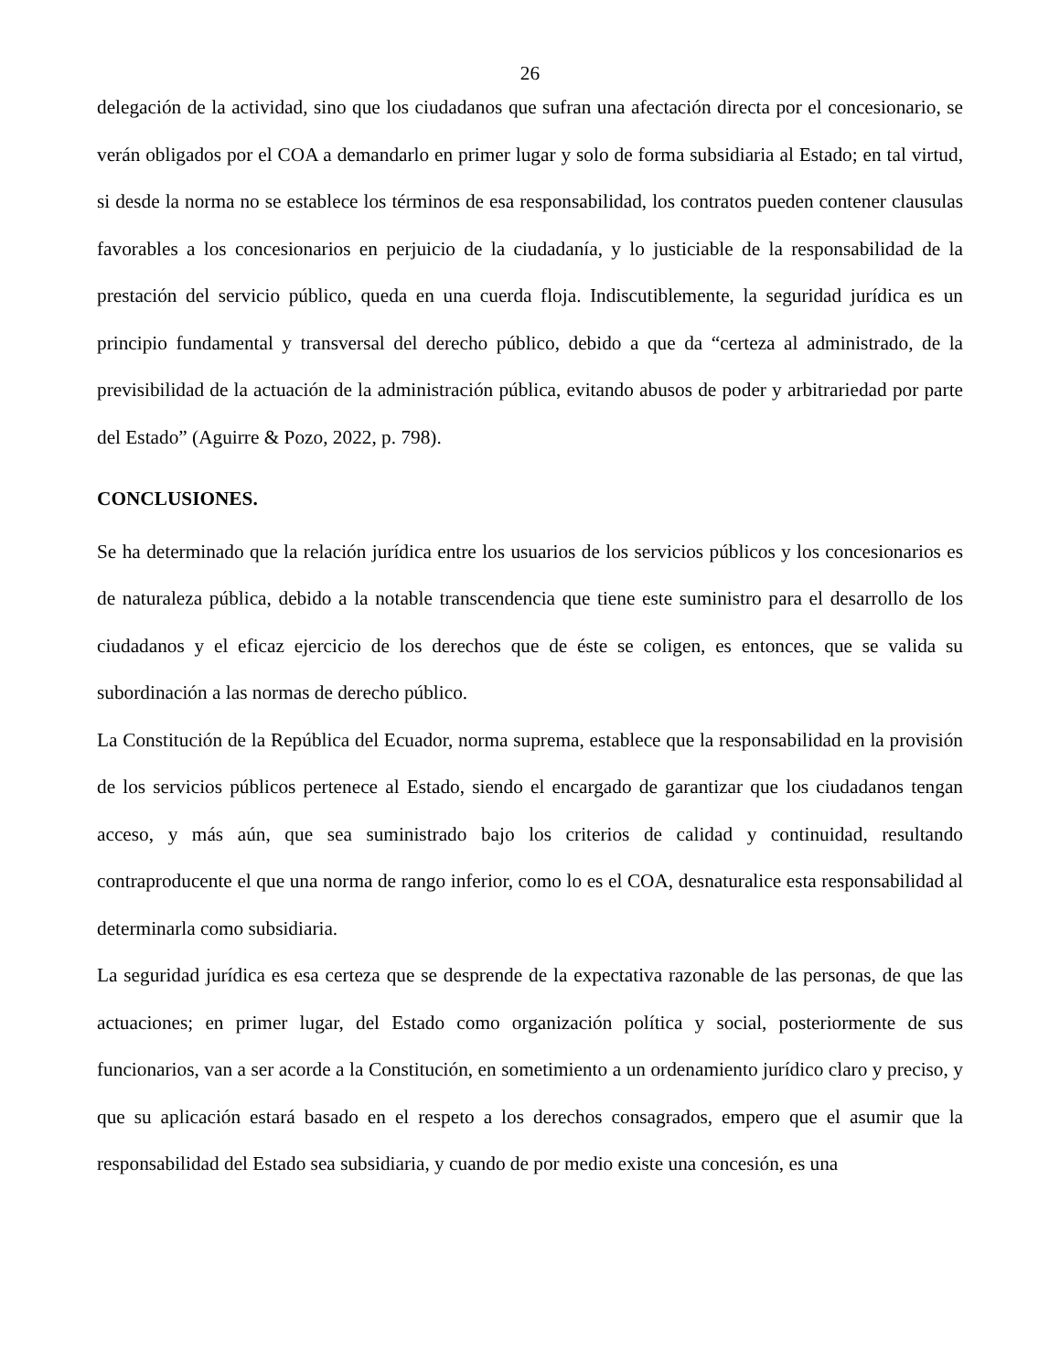26
delegación de la actividad, sino que los ciudadanos que sufran una afectación directa por el concesionario, se verán obligados por el COA a demandarlo en primer lugar y solo de forma subsidiaria al Estado; en tal virtud, si desde la norma no se establece los términos de esa responsabilidad, los contratos pueden contener clausulas favorables a los concesionarios en perjuicio de la ciudadanía, y lo justiciable de la responsabilidad de la prestación del servicio público, queda en una cuerda floja. Indiscutiblemente, la seguridad jurídica es un principio fundamental y transversal del derecho público, debido a que da “certeza al administrado, de la previsibilidad de la actuación de la administración pública, evitando abusos de poder y arbitrariedad por parte del Estado” (Aguirre & Pozo, 2022, p. 798).
CONCLUSIONES.
Se ha determinado que la relación jurídica entre los usuarios de los servicios públicos y los concesionarios es de naturaleza pública, debido a la notable transcendencia que tiene este suministro para el desarrollo de los ciudadanos y el eficaz ejercicio de los derechos que de éste se coligen, es entonces, que se valida su subordinación a las normas de derecho público.
La Constitución de la República del Ecuador, norma suprema, establece que la responsabilidad en la provisión de los servicios públicos pertenece al Estado, siendo el encargado de garantizar que los ciudadanos tengan acceso, y más aún, que sea suministrado bajo los criterios de calidad y continuidad, resultando contraproducente el que una norma de rango inferior, como lo es el COA, desnaturalice esta responsabilidad al determinarla como subsidiaria.
La seguridad jurídica es esa certeza que se desprende de la expectativa razonable de las personas, de que las actuaciones; en primer lugar, del Estado como organización política y social, posteriormente de sus funcionarios, van a ser acorde a la Constitución, en sometimiento a un ordenamiento jurídico claro y preciso, y que su aplicación estará basado en el respeto a los derechos consagrados, empero que el asumir que la responsabilidad del Estado sea subsidiaria, y cuando de por medio existe una concesión, es una